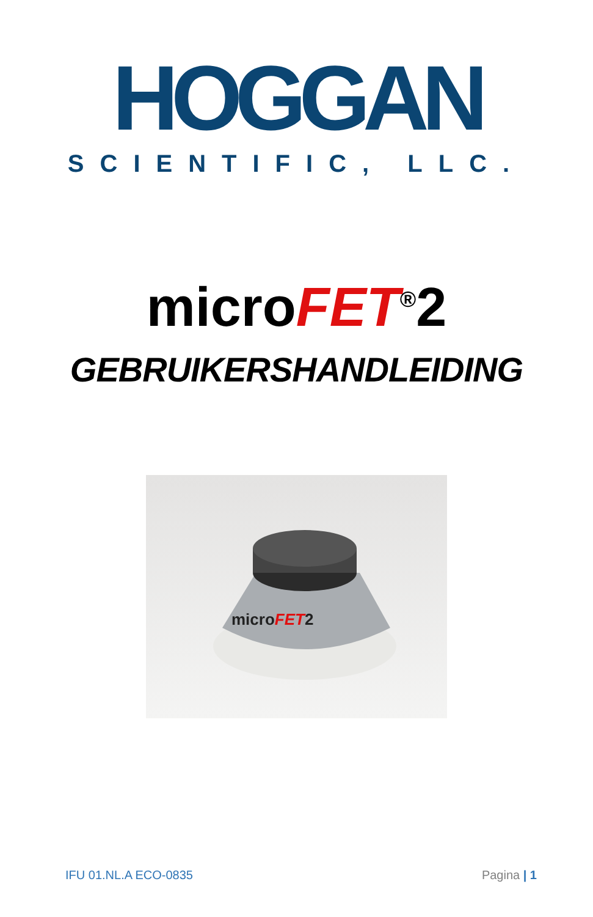HOGGAN
SCIENTIFIC, LLC.
microFET<sup>®</sup>2
GEBRUIKERSHANDLEIDING
microFET2
IFU 01.NL.A ECO-0835 Pagina | 1